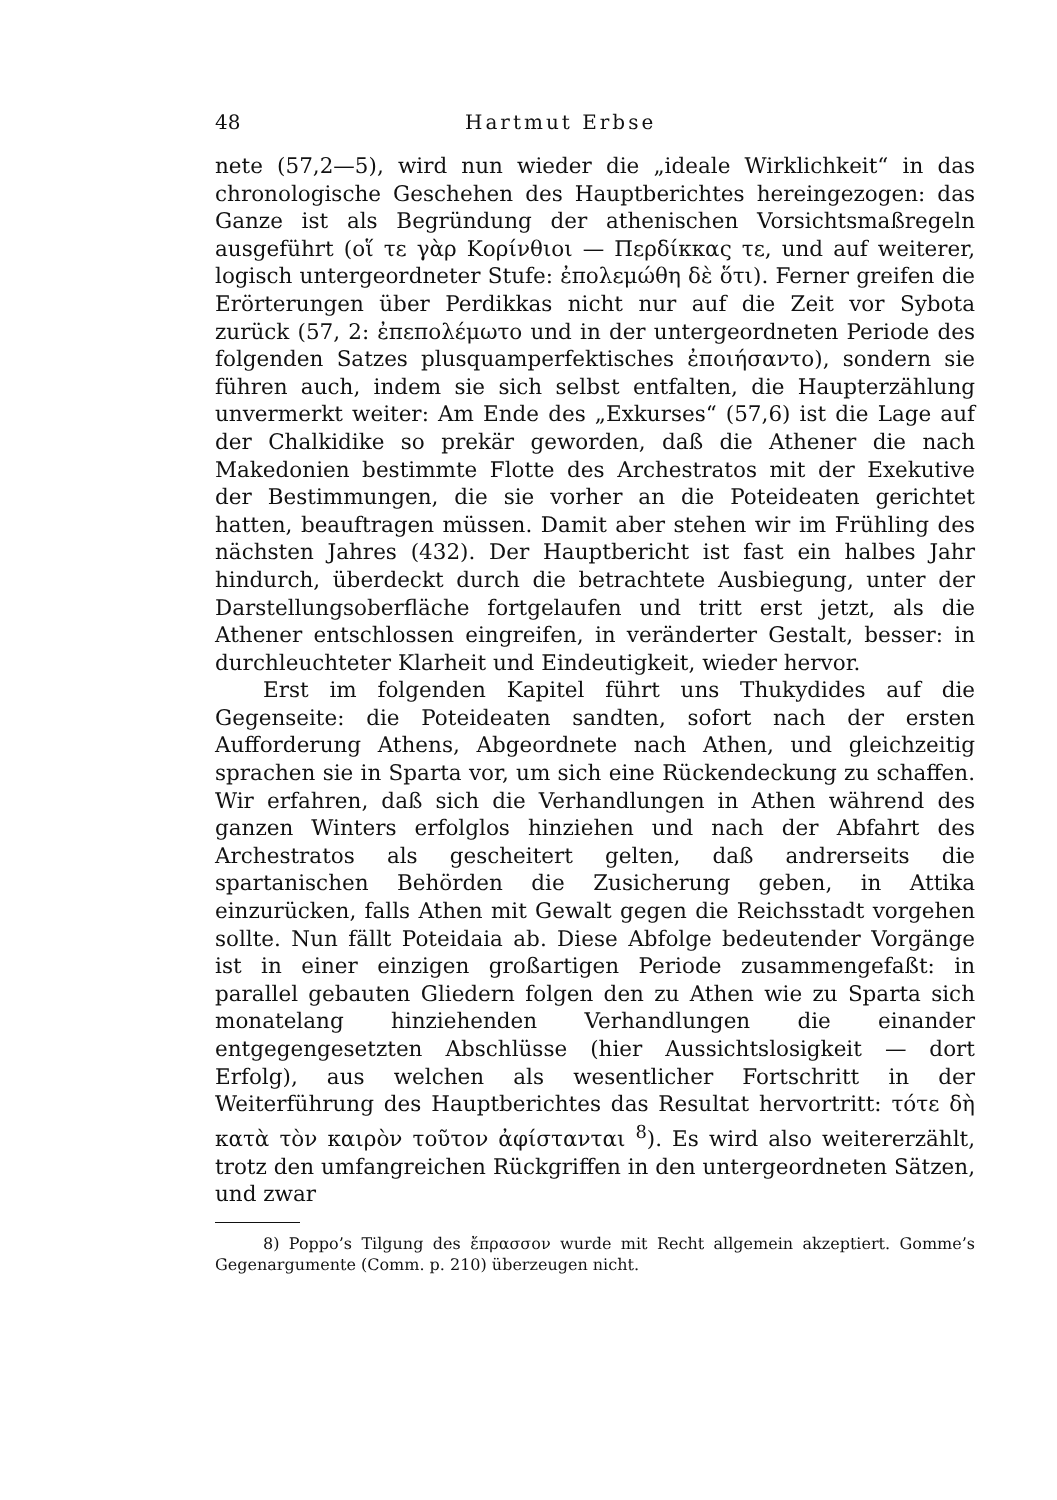48 Hartmut Erbse
nete (57,2—5), wird nun wieder die „ideale Wirklichkeit“ in das chronologische Geschehen des Hauptberichtes hereingezogen: das Ganze ist als Begründung der athenischen Vorsichtsmaßregeln ausgeführt (οἵ τε γὰρ Κορίνθιοι — Περδίκκας τε, und auf weiterer, logisch untergeordneter Stufe: ἐπολεμώθη δὲ ὅτι). Ferner greifen die Erörterungen über Perdikkas nicht nur auf die Zeit vor Sybota zurück (57, 2: ἐπεπολέμωτο und in der untergeordneten Periode des folgenden Satzes plusquamperfektisches ἐποιήσαντο), sondern sie führen auch, indem sie sich selbst entfalten, die Haupterzählung unvermerkt weiter: Am Ende des „Exkurses“ (57,6) ist die Lage auf der Chalkidike so prekär geworden, daß die Athener die nach Makedonien bestimmte Flotte des Archestratos mit der Exekutive der Bestimmungen, die sie vorher an die Poteideaten gerichtet hatten, beauftragen müssen. Damit aber stehen wir im Frühling des nächsten Jahres (432). Der Hauptbericht ist fast ein halbes Jahr hindurch, überdeckt durch die betrachtete Ausbiegung, unter der Darstellungsoberfläche fortgelaufen und tritt erst jetzt, als die Athener entschlossen eingreifen, in veränderter Gestalt, besser: in durchleuchteter Klarheit und Eindeutigkeit, wieder hervor.
Erst im folgenden Kapitel führt uns Thukydides auf die Gegenseite: die Poteideaten sandten, sofort nach der ersten Aufforderung Athens, Abgeordnete nach Athen, und gleichzeitig sprachen sie in Sparta vor, um sich eine Rückendeckung zu schaffen. Wir erfahren, daß sich die Verhandlungen in Athen während des ganzen Winters erfolglos hinziehen und nach der Abfahrt des Archestratos als gescheitert gelten, daß andrerseits die spartanischen Behörden die Zusicherung geben, in Attika einzurücken, falls Athen mit Gewalt gegen die Reichsstadt vorgehen sollte. Nun fällt Poteidaia ab. Diese Abfolge bedeutender Vorgänge ist in einer einzigen großartigen Periode zusammengefaßt: in parallel gebauten Gliedern folgen den zu Athen wie zu Sparta sich monatelang hinziehenden Verhandlungen die einander entgegengesetzten Abschlüsse (hier Aussichtslosigkeit — dort Erfolg), aus welchen als wesentlicher Fortschritt in der Weiterführung des Hauptberichtes das Resultat hervortritt: τότε δὴ κατὰ τὸν καιρὸν τοῦτον ἀφίστανται <sup>8</sup>). Es wird also weitererzählt, trotz den umfangreichen Rückgriffen in den untergeordneten Sätzen, und zwar
8) Poppo’s Tilgung des ἔπρασσον wurde mit Recht allgemein akzeptiert. Gomme’s Gegenargumente (Comm. p. 210) überzeugen nicht.